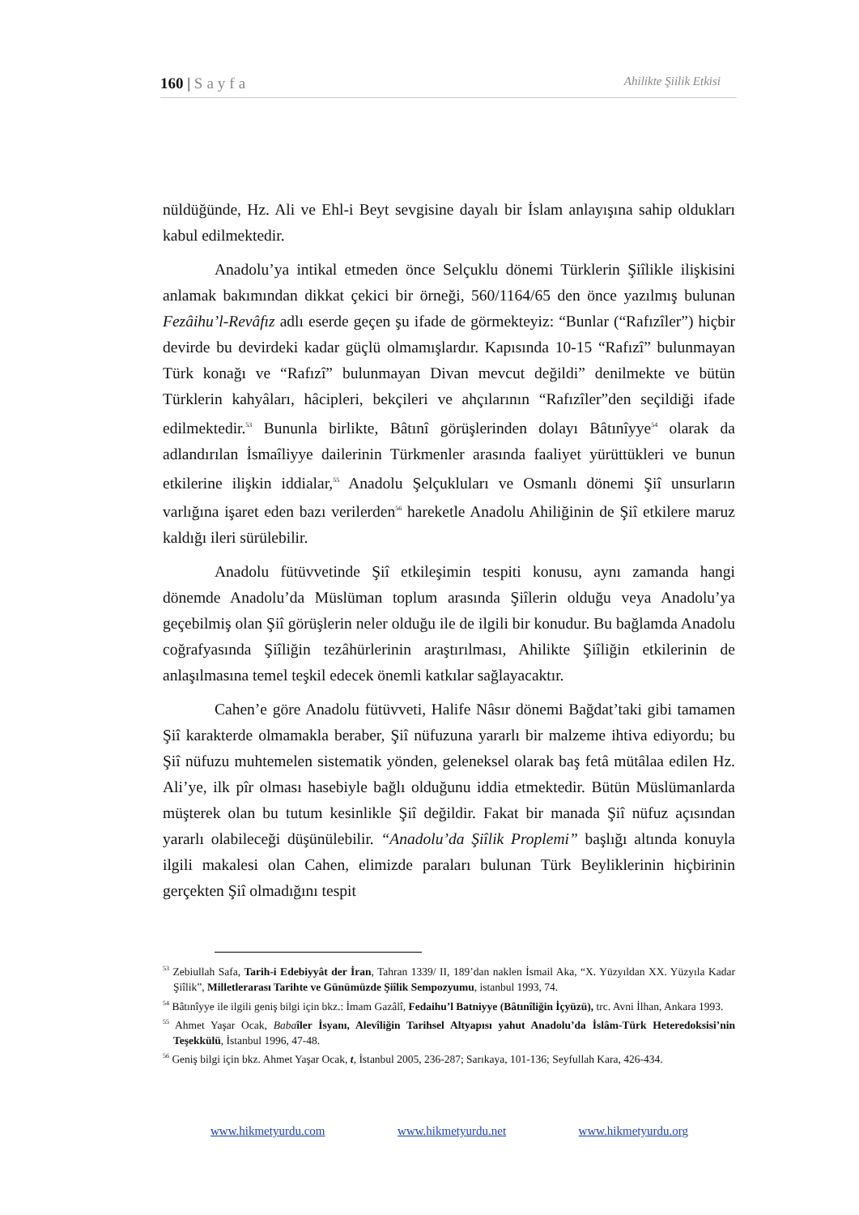160 | Sayfa Ahilikte Şiilik Etkisi
nüldüğünde, Hz. Ali ve Ehl-i Beyt sevgisine dayalı bir İslam anlayışına sahip oldukları kabul edilmektedir.
Anadolu’ya intikal etmeden önce Selçuklu dönemi Türklerin Şiîlikle ilişkisini anlamak bakımından dikkat çekici bir örneği, 560/1164/65 den önce yazılmış bulunan Fezâihu’l-Revâfız adlı eserde geçen şu ifade de görmekteyiz: “Bunlar (“Rafızîler”) hiçbir devirde bu devirdeki kadar güçlü olmamışlardır. Kapısında 10-15 “Rafızî” bulunmayan Türk konağı ve “Rafızî” bulunmayan Divan mevcut değildi” denilmekte ve bütün Türklerin kahyâları, hâcipleri, bekçileri ve ahçılarının “Rafızîler”den seçildiği ifade edilmektedir.<sup>53</sup> Bununla birlikte, Bâtınî görüşlerinden dolayı Bâtınîyye<sup>54</sup> olarak da adlandırılan İsmaîliyye dailerinin Türkmenler arasında faaliyet yürüttükleri ve bunun etkilerine ilişkin iddialar,<sup>55</sup> Anadolu Şelçukluları ve Osmanlı dönemi Şiî unsurların varlığına işaret eden bazı verilerden<sup>56</sup> hareketle Anadolu Ahiliğinin de Şiî etkilere maruz kaldığı ileri sürülebilir.
Anadolu fütüvvetinde Şiî etkileşimin tespiti konusu, aynı zamanda hangi dönemde Anadolu’da Müslüman toplum arasında Şiîlerin olduğu veya Anadolu’ya geçebilmiş olan Şiî görüşlerin neler olduğu ile de ilgili bir konudur. Bu bağlamda Anadolu coğrafyasında Şiîliğin tezâhürlerinin araştırılması, Ahilikte Şiîliğin etkilerinin de anlaşılmasına temel teşkil edecek önemli katkılar sağlayacaktır.
Cahen’e göre Anadolu fütüvveti, Halife Nâsır dönemi Bağdat’taki gibi tamamen Şiî karakterde olmamakla beraber, Şiî nüfuzuna yararlı bir malzeme ihtiva ediyordu; bu Şiî nüfuzu muhtemelen sistematik yönden, geleneksel olarak baş fetâ mütâlaa edilen Hz. Ali’ye, ilk pîr olması hasebiyle bağlı olduğunu iddia etmektedir. Bütün Müslümanlarda müşterek olan bu tutum kesinlikle Şiî değildir. Fakat bir manada Şiî nüfuz açısından yararlı olabileceği düşünülebilir. “Anadolu’da Şiîlik Proplemi” başlığı altında konuyla ilgili makalesi olan Cahen, elimizde paraları bulunan Türk Beyliklerinin hiçbirinin gerçekten Şiî olmadığını tespit
<sup>53</sup> Zebiullah Safa, Tarih-i Edebiyyât der İran, Tahran 1339/ II, 189’dan naklen İsmail Aka, “X. Yüzyıldan XX. Yüzyıla Kadar Şiîlik”, Milletlerarası Tarihte ve Günümüzde Şiîlik Sempozyumu, istanbul 1993, 74.
<sup>54</sup> Bâtınîyye ile ilgili geniş bilgi için bkz.: İmam Gazâlî, Fedaihu’l Batniyye (Bâtınîliğin İçyüzü), trc. Avni İlhan, Ankara 1993.
<sup>55</sup> Ahmet Yaşar Ocak, Baba îler İsyanı, Alevîliğin Tarihsel Altyapısı yahut Anadolu’da İslâm-Türk Heteredoksisi’nin Teşekkülü, İstanbul 1996, 47-48.
<sup>56</sup> Geniş bilgi için bkz. Ahmet Yaşar Ocak, t, İstanbul 2005, 236-287; Sarıkaya, 101-136; Seyfullah Kara, 426-434.
www.hikmetyurdu.com www.hikmetyurdu.net www.hikmetyurdu.org